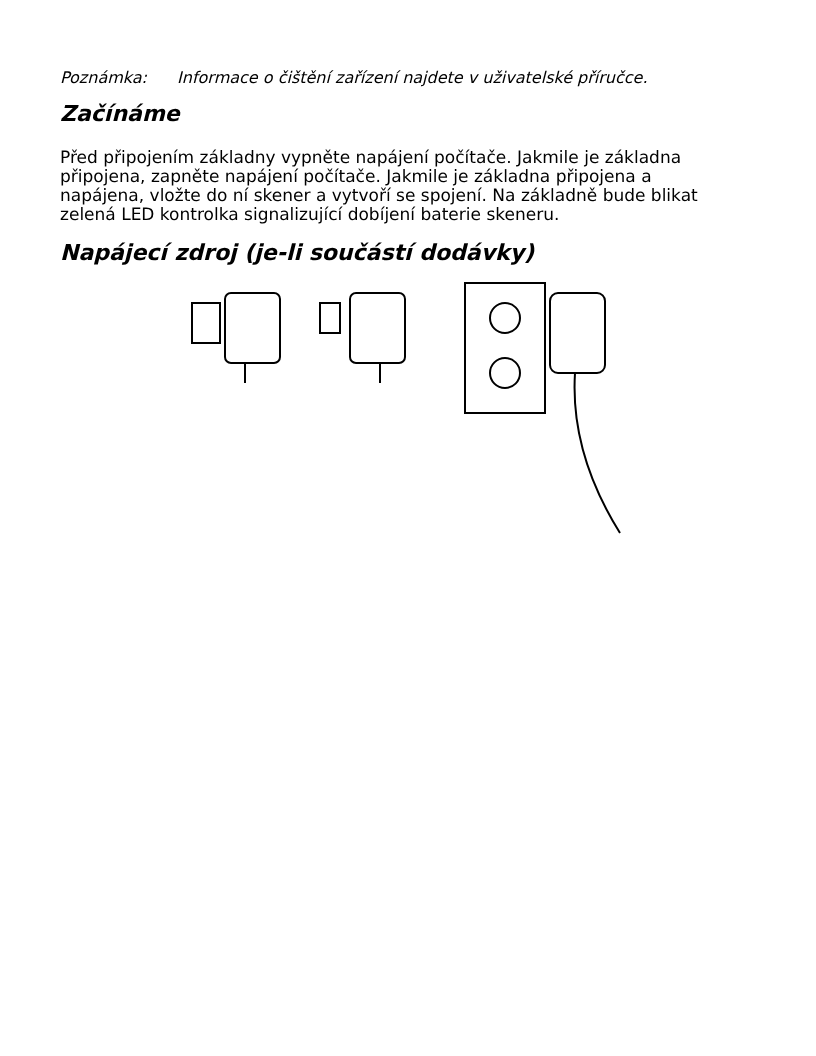Poznámka: Informace o čištění zařízení najdete v uživatelské příručce.
Začínáme
Před připojením základny vypněte napájení počítače. Jakmile je základna připojena, zapněte napájení počítače. Jakmile je základna připojena a napájena, vložte do ní skener a vytvoří se spojení. Na základně bude blikat zelená LED kontrolka signalizující dobíjení baterie skeneru.
Napájecí zdroj (je-li součástí dodávky)